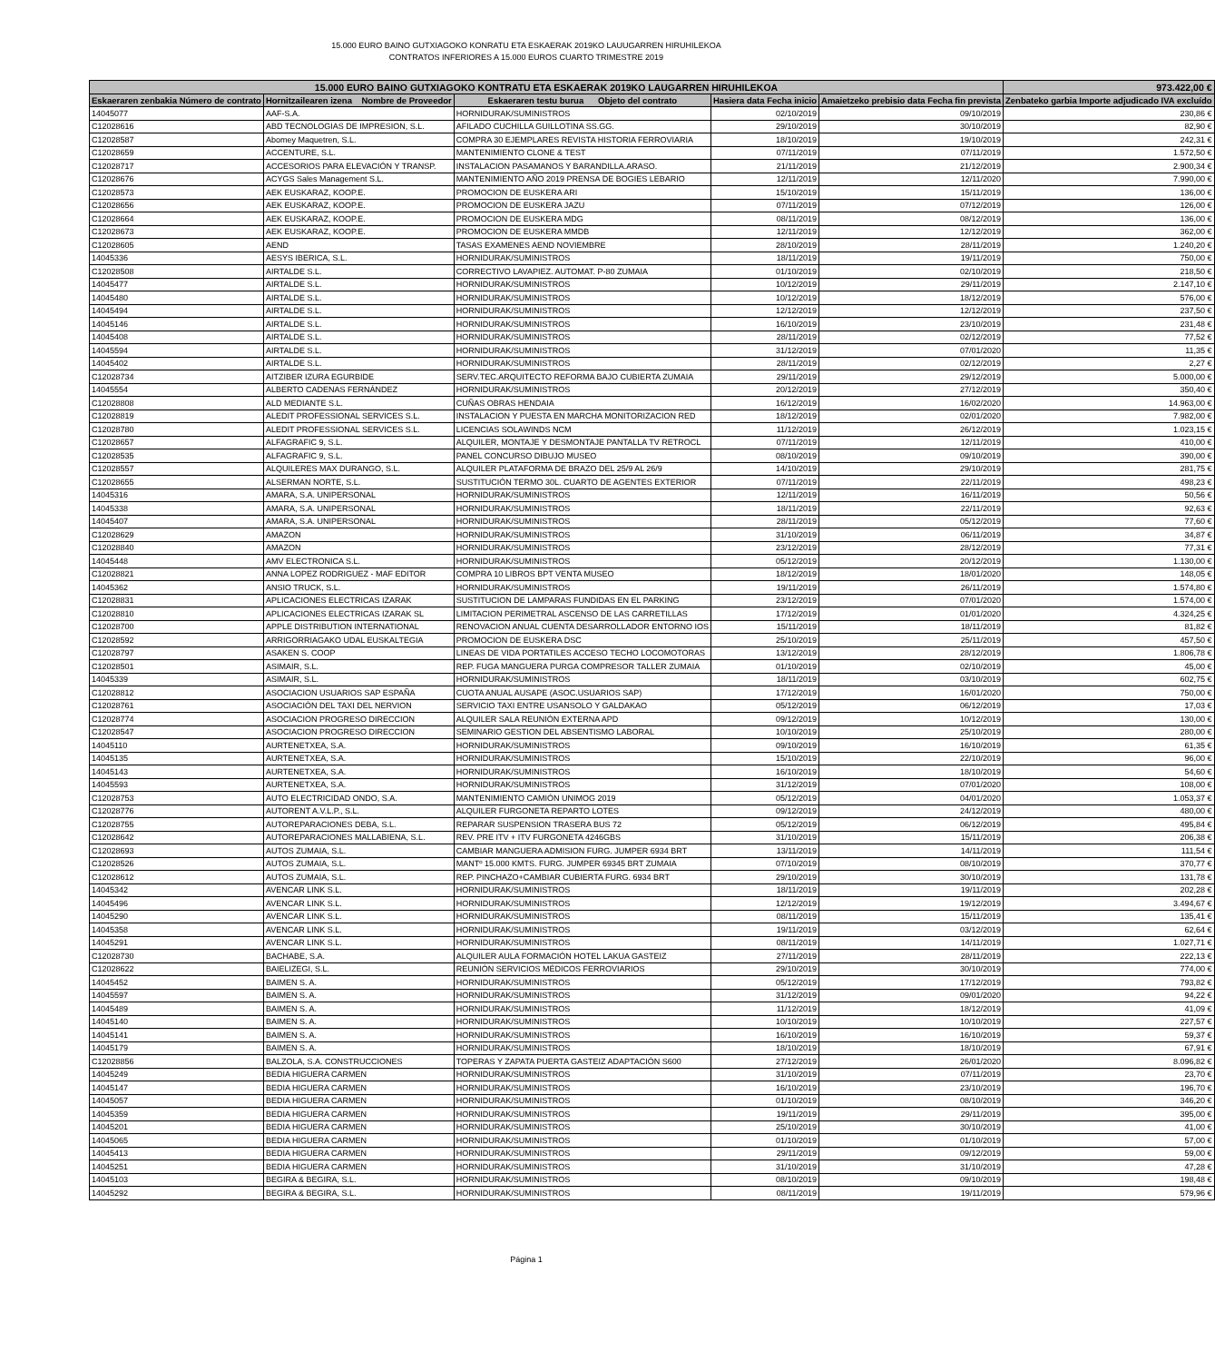15.000 EURO BAINO GUTXIAGOKO KONRATU ETA ESKAERAK 2019KO LAUUGARREN HIRUHILEKOA
CONTRATOS INFERIORES A 15.000 EUROS CUARTO TRIMESTRE 2019
| 15.000 EURO BAINO GUTXIAGOKO KONTRATU ETA ESKAERAK 2019KO LAUGARREN HIRUHILEKOA | | | | | 973.422,00 € |
| --- | --- | --- | --- | --- | --- |
| Eskaeraren zenbakia Número de contrato | Hornitzailearen izena Nombre de Proveedor | Eskaeraren testu burua Objeto del contrato | Hasiera data Fecha inicio | Amaietzeko prebisio data Fecha fin prevista | Zenbateko garbia Importe adjudicado IVA excluído |
| 14045077 | AAF-S.A. | HORNIDURAK/SUMINISTROS | 02/10/2019 | 09/10/2019 | 230,86 € |
| C12028616 | ABD TECNOLOGIAS DE IMPRESION, S.L. | AFILADO CUCHILLA GUILLOTINA SS.GG. | 29/10/2019 | 30/10/2019 | 82,90 € |
| C12028587 | Abomey Maquetren, S.L. | COMPRA 30 EJEMPLARES REVISTA HISTORIA FERROVIARIA | 18/10/2019 | 19/10/2019 | 242,31 € |
| C12028659 | ACCENTURE, S.L. | MANTENIMIENTO CLONE & TEST | 07/11/2019 | 07/11/2019 | 1.572,50 € |
| C12028717 | ACCESORIOS PARA ELEVACIÓN Y TRANSP. | INSTALACION PASAMANOS Y BARANDILLA.ARASO. | 21/11/2019 | 21/12/2019 | 2.900,34 € |
| C12028676 | ACYGS Sales Management S.L. | MANTENIMIENTO AÑO 2019 PRENSA DE BOGIES LEBARIO | 12/11/2019 | 12/11/2020 | 7.990,00 € |
| C12028573 | AEK EUSKARAZ, KOOP.E. | PROMOCION DE EUSKERA ARI | 15/10/2019 | 15/11/2019 | 136,00 € |
| C12028656 | AEK EUSKARAZ, KOOP.E. | PROMOCION DE EUSKERA JAZU | 07/11/2019 | 07/12/2019 | 126,00 € |
| C12028664 | AEK EUSKARAZ, KOOP.E. | PROMOCION DE EUSKERA MDG | 08/11/2019 | 08/12/2019 | 136,00 € |
| C12028673 | AEK EUSKARAZ, KOOP.E. | PROMOCION DE EUSKERA MMDB | 12/11/2019 | 12/12/2019 | 362,00 € |
| C12028605 | AEND | TASAS EXAMENES AEND NOVIEMBRE | 28/10/2019 | 28/11/2019 | 1.240,20 € |
| 14045336 | AESYS IBERICA, S.L. | HORNIDURAK/SUMINISTROS | 18/11/2019 | 19/11/2019 | 750,00 € |
| C12028508 | AIRTALDE S.L. | CORRECTIVO LAVAPIEZ. AUTOMAT. P-80 ZUMAIA | 01/10/2019 | 02/10/2019 | 218,50 € |
| 14045477 | AIRTALDE S.L. | HORNIDURAK/SUMINISTROS | 10/12/2019 | 29/11/2019 | 2.147,10 € |
| 14045480 | AIRTALDE S.L. | HORNIDURAK/SUMINISTROS | 10/12/2019 | 18/12/2019 | 576,00 € |
| 14045494 | AIRTALDE S.L. | HORNIDURAK/SUMINISTROS | 12/12/2019 | 12/12/2019 | 237,50 € |
| 14045146 | AIRTALDE S.L. | HORNIDURAK/SUMINISTROS | 16/10/2019 | 23/10/2019 | 231,48 € |
| 14045408 | AIRTALDE S.L. | HORNIDURAK/SUMINISTROS | 28/11/2019 | 02/12/2019 | 77,52 € |
| 14045594 | AIRTALDE S.L. | HORNIDURAK/SUMINISTROS | 31/12/2019 | 07/01/2020 | 11,35 € |
| 14045402 | AIRTALDE S.L. | HORNIDURAK/SUMINISTROS | 28/11/2019 | 02/12/2019 | 2,27 € |
| C12028734 | AITZIBER IZURA EGURBIDE | SERV.TEC.ARQUITECTO REFORMA BAJO CUBIERTA ZUMAIA | 29/11/2019 | 29/12/2019 | 5.000,00 € |
| 14045554 | ALBERTO CADENAS FERNÁNDEZ | HORNIDURAK/SUMINISTROS | 20/12/2019 | 27/12/2019 | 350,40 € |
| C12028808 | ALD MEDIANTE S.L. | CUÑAS OBRAS HENDAIA | 16/12/2019 | 16/02/2020 | 14.963,00 € |
| C12028819 | ALEDIT PROFESSIONAL SERVICES S.L. | INSTALACION Y PUESTA EN MARCHA MONITORIZACION RED | 18/12/2019 | 02/01/2020 | 7.982,00 € |
| C12028780 | ALEDIT PROFESSIONAL SERVICES S.L. | LICENCIAS SOLAWINDS NCM | 11/12/2019 | 26/12/2019 | 1.023,15 € |
| C12028657 | ALFAGRAFIC 9, S.L. | ALQUILER, MONTAJE Y DESMONTAJE PANTALLA TV RETROCL | 07/11/2019 | 12/11/2019 | 410,00 € |
| C12028535 | ALFAGRAFIC 9, S.L. | PANEL CONCURSO DIBUJO MUSEO | 08/10/2019 | 09/10/2019 | 390,00 € |
| C12028557 | ALQUILERES MAX DURANGO, S.L. | ALQUILER PLATAFORMA DE BRAZO DEL 25/9 AL 26/9 | 14/10/2019 | 29/10/2019 | 281,75 € |
| C12028655 | ALSERMAN NORTE, S.L. | SUSTITUCIÓN TERMO 30L. CUARTO DE AGENTES EXTERIOR | 07/11/2019 | 22/11/2019 | 498,23 € |
| 14045316 | AMARA, S.A. UNIPERSONAL | HORNIDURAK/SUMINISTROS | 12/11/2019 | 16/11/2019 | 50,56 € |
| 14045338 | AMARA, S.A. UNIPERSONAL | HORNIDURAK/SUMINISTROS | 18/11/2019 | 22/11/2019 | 92,63 € |
| 14045407 | AMARA, S.A. UNIPERSONAL | HORNIDURAK/SUMINISTROS | 28/11/2019 | 05/12/2019 | 77,60 € |
| C12028629 | AMAZON | HORNIDURAK/SUMINISTROS | 31/10/2019 | 06/11/2019 | 34,87 € |
| C12028840 | AMAZON | HORNIDURAK/SUMINISTROS | 23/12/2019 | 28/12/2019 | 77,31 € |
| 14045448 | AMV ELECTRONICA S.L. | HORNIDURAK/SUMINISTROS | 05/12/2019 | 20/12/2019 | 1.130,00 € |
| C12028821 | ANNA LOPEZ RODRIGUEZ - MAF EDITOR | COMPRA 10 LIBROS BPT VENTA MUSEO | 18/12/2019 | 18/01/2020 | 148,05 € |
| 14045362 | ANSIO TRUCK, S.L. | HORNIDURAK/SUMINISTROS | 19/11/2019 | 26/11/2019 | 1.574,80 € |
| C12028831 | APLICACIONES ELECTRICAS IZARAK | SUSTITUCION DE LAMPARAS FUNDIDAS EN EL PARKING | 23/12/2019 | 07/01/2020 | 1.574,00 € |
| C12028810 | APLICACIONES ELECTRICAS IZARAK SL | LIMITACION PERIMETRAL ASCENSO DE LAS CARRETILLAS | 17/12/2019 | 01/01/2020 | 4.324,25 € |
| C12028700 | APPLE DISTRIBUTION INTERNATIONAL | RENOVACION ANUAL CUENTA DESARROLLADOR ENTORNO IOS | 15/11/2019 | 18/11/2019 | 81,82 € |
| C12028592 | ARRIGORRIAGAKO UDAL EUSKALTEGIA | PROMOCION DE EUSKERA DSC | 25/10/2019 | 25/11/2019 | 457,50 € |
| C12028797 | ASAKEN S. COOP | LINEAS DE VIDA PORTATILES ACCESO TECHO LOCOMOTORAS | 13/12/2019 | 28/12/2019 | 1.806,78 € |
| C12028501 | ASIMAIR, S.L. | REP. FUGA MANGUERA PURGA COMPRESOR TALLER ZUMAIA | 01/10/2019 | 02/10/2019 | 45,00 € |
| 14045339 | ASIMAIR, S.L. | HORNIDURAK/SUMINISTROS | 18/11/2019 | 03/10/2019 | 602,75 € |
| C12028812 | ASOCIACION USUARIOS SAP ESPAÑA | CUOTA ANUAL AUSAPE (ASOC.USUARIOS SAP) | 17/12/2019 | 16/01/2020 | 750,00 € |
| C12028761 | ASOCIACIÓN DEL TAXI DEL NERVION | SERVICIO TAXI ENTRE USANSOLO Y GALDAKAO | 05/12/2019 | 06/12/2019 | 17,03 € |
| C12028774 | ASOCIACION PROGRESO DIRECCION | ALQUILER SALA REUNIÓN EXTERNA APD | 09/12/2019 | 10/12/2019 | 130,00 € |
| C12028547 | ASOCIACION PROGRESO DIRECCION | SEMINARIO GESTION DEL ABSENTISMO LABORAL | 10/10/2019 | 25/10/2019 | 280,00 € |
| 14045110 | AURTENETXEA, S.A. | HORNIDURAK/SUMINISTROS | 09/10/2019 | 16/10/2019 | 61,35 € |
| 14045135 | AURTENETXEA, S.A. | HORNIDURAK/SUMINISTROS | 15/10/2019 | 22/10/2019 | 96,00 € |
| 14045143 | AURTENETXEA, S.A. | HORNIDURAK/SUMINISTROS | 16/10/2019 | 18/10/2019 | 54,60 € |
| 14045593 | AURTENETXEA, S.A. | HORNIDURAK/SUMINISTROS | 31/12/2019 | 07/01/2020 | 108,00 € |
| C12028753 | AUTO ELECTRICIDAD ONDO, S.A. | MANTENIMIENTO CAMIÓN UNIMOG 2019 | 05/12/2019 | 04/01/2020 | 1.053,37 € |
| C12028776 | AUTORENT A.V.L.P., S.L. | ALQUILER FURGONETA REPARTO LOTES | 09/12/2019 | 24/12/2019 | 480,00 € |
| C12028755 | AUTOREPARACIONES DEBA, S.L. | REPARAR SUSPENSION TRASERA BUS 72 | 05/12/2019 | 06/12/2019 | 495,84 € |
| C12028642 | AUTOREPARACIONES MALLABIENA, S.L. | REV. PRE ITV + ITV FURGONETA 4246GBS | 31/10/2019 | 15/11/2019 | 206,38 € |
| C12028693 | AUTOS ZUMAIA, S.L. | CAMBIAR MANGUERA ADMISION FURG. JUMPER 6934 BRT | 13/11/2019 | 14/11/2019 | 111,54 € |
| C12028526 | AUTOS ZUMAIA, S.L. | MANTº 15.000 KMTS. FURG. JUMPER 69345 BRT ZUMAIA | 07/10/2019 | 08/10/2019 | 370,77 € |
| C12028612 | AUTOS ZUMAIA, S.L. | REP. PINCHAZO+CAMBIAR CUBIERTA FURG. 6934 BRT | 29/10/2019 | 30/10/2019 | 131,78 € |
| 14045342 | AVENCAR LINK S.L. | HORNIDURAK/SUMINISTROS | 18/11/2019 | 19/11/2019 | 202,28 € |
| 14045496 | AVENCAR LINK S.L. | HORNIDURAK/SUMINISTROS | 12/12/2019 | 19/12/2019 | 3.494,67 € |
| 14045290 | AVENCAR LINK S.L. | HORNIDURAK/SUMINISTROS | 08/11/2019 | 15/11/2019 | 135,41 € |
| 14045358 | AVENCAR LINK S.L. | HORNIDURAK/SUMINISTROS | 19/11/2019 | 03/12/2019 | 62,64 € |
| 14045291 | AVENCAR LINK S.L. | HORNIDURAK/SUMINISTROS | 08/11/2019 | 14/11/2019 | 1.027,71 € |
| C12028730 | BACHABE, S.A. | ALQUILER AULA FORMACIÓN HOTEL LAKUA GASTEIZ | 27/11/2019 | 28/11/2019 | 222,13 € |
| C12028622 | BAIELIZEGI, S.L. | REUNIÓN SERVICIOS MÉDICOS FERROVIARIOS | 29/10/2019 | 30/10/2019 | 774,00 € |
| 14045452 | BAIMEN S. A. | HORNIDURAK/SUMINISTROS | 05/12/2019 | 17/12/2019 | 793,82 € |
| 14045597 | BAIMEN S. A. | HORNIDURAK/SUMINISTROS | 31/12/2019 | 09/01/2020 | 94,22 € |
| 14045489 | BAIMEN S. A. | HORNIDURAK/SUMINISTROS | 11/12/2019 | 18/12/2019 | 41,09 € |
| 14045140 | BAIMEN S. A. | HORNIDURAK/SUMINISTROS | 10/10/2019 | 10/10/2019 | 227,57 € |
| 14045141 | BAIMEN S. A. | HORNIDURAK/SUMINISTROS | 16/10/2019 | 16/10/2019 | 59,37 € |
| 14045179 | BAIMEN S. A. | HORNIDURAK/SUMINISTROS | 18/10/2019 | 18/10/2019 | 67,91 € |
| C12028856 | BALZOLA, S.A. CONSTRUCCIONES | TOPERAS Y ZAPATA PUERTA GASTEIZ ADAPTACIÓN S600 | 27/12/2019 | 26/01/2020 | 8.096,82 € |
| 14045249 | BEDIA HIGUERA CARMEN | HORNIDURAK/SUMINISTROS | 31/10/2019 | 07/11/2019 | 23,70 € |
| 14045147 | BEDIA HIGUERA CARMEN | HORNIDURAK/SUMINISTROS | 16/10/2019 | 23/10/2019 | 196,70 € |
| 14045057 | BEDIA HIGUERA CARMEN | HORNIDURAK/SUMINISTROS | 01/10/2019 | 08/10/2019 | 346,20 € |
| 14045359 | BEDIA HIGUERA CARMEN | HORNIDURAK/SUMINISTROS | 19/11/2019 | 29/11/2019 | 395,00 € |
| 14045201 | BEDIA HIGUERA CARMEN | HORNIDURAK/SUMINISTROS | 25/10/2019 | 30/10/2019 | 41,00 € |
| 14045065 | BEDIA HIGUERA CARMEN | HORNIDURAK/SUMINISTROS | 01/10/2019 | 01/10/2019 | 57,00 € |
| 14045413 | BEDIA HIGUERA CARMEN | HORNIDURAK/SUMINISTROS | 29/11/2019 | 09/12/2019 | 59,00 € |
| 14045251 | BEDIA HIGUERA CARMEN | HORNIDURAK/SUMINISTROS | 31/10/2019 | 31/10/2019 | 47,28 € |
| 14045103 | BEGIRA & BEGIRA, S.L. | HORNIDURAK/SUMINISTROS | 08/10/2019 | 09/10/2019 | 198,48 € |
| 14045292 | BEGIRA & BEGIRA, S.L. | HORNIDURAK/SUMINISTROS | 08/11/2019 | 19/11/2019 | 579,96 € |
Página 1